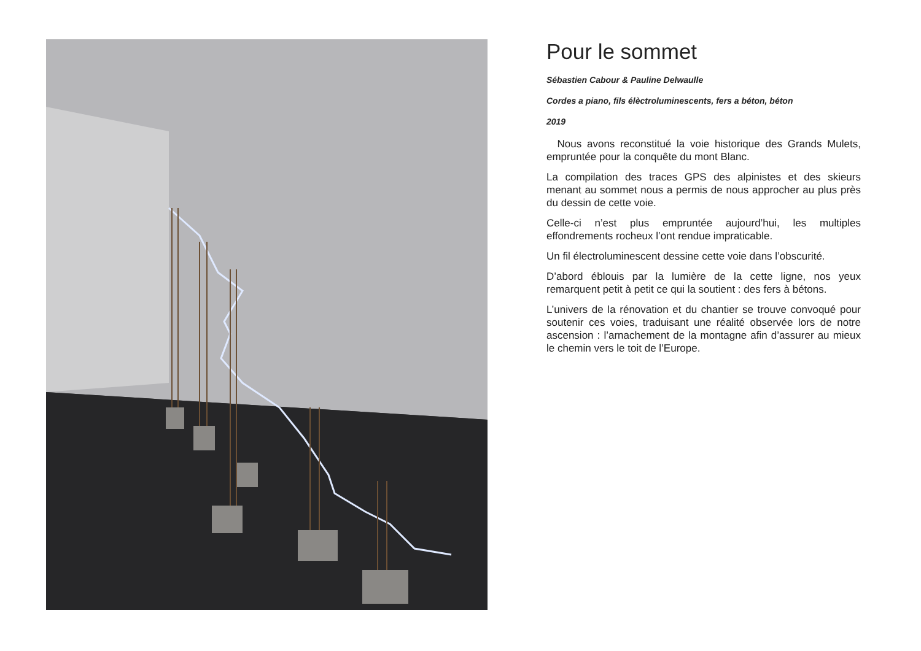Pour le sommet
Sébastien Cabour & Pauline Delwaulle
Cordes a piano, fils élèctroluminescents, fers a béton, béton
2019
Nous avons reconstitué la voie historique des Grands Mulets, empruntée pour la conquête du mont Blanc.
La compilation des traces GPS des alpinistes et des skieurs menant au sommet nous a permis de nous approcher au plus près du dessin de cette voie.
Celle-ci n’est plus empruntée aujourd’hui, les multiples effondrements rocheux l’ont rendue impraticable.
Un fil électroluminescent dessine cette voie dans l’obscurité.
D’abord éblouis par la lumière de la cette ligne, nos yeux remarquent petit à petit ce qui la soutient : des fers à bétons.
L’univers de la rénovation et du chantier se trouve convoqué pour soutenir ces voies, traduisant une réalité observée lors de notre ascension : l’arnachement de la montagne afin d’assurer au mieux le chemin vers le toit de l’Europe.